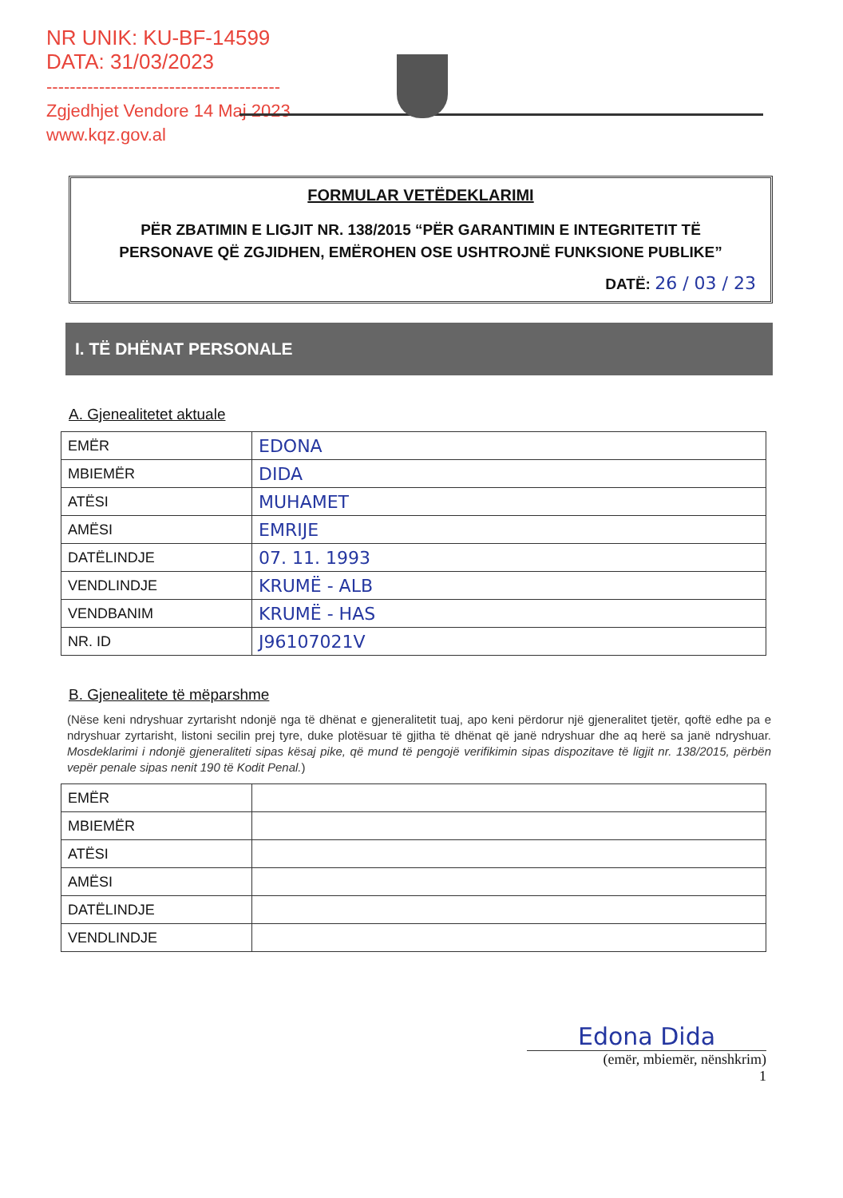NR UNIK: KU-BF-14599
DATA: 31/03/2023
----------------------------------------
Zgjedhjet Vendore 14 Maj 2023
www.kqz.gov.al
FORMULAR VETËDEKLARIMI
PËR ZBATIMIN E LIGJIT NR. 138/2015 “PËR GARANTIMIN E INTEGRITETIT TË PERSONAVE QË ZGJIDHEN, EMËROHEN OSE USHTROJNË FUNKSIONE PUBLIKE”
DATË: 26 / 03 / 23
I. TË DHËNAT PERSONALE
A. Gjenealitetet aktuale
| EMËR | EDONA |
| MBIEMËR | DIDA |
| ATËSI | MUHAMET |
| AMËSI | EMRIJE |
| DATËLINDJE | 07. 11. 1993 |
| VENDLINDJE | KRUMË - ALB |
| VENDBANIM | KRUMË - HAS |
| NR. ID | J96107021V |
B. Gjenealitete të mëparshme
(Nëse keni ndryshuar zyrtarisht ndonjë nga të dhënat e gjeneralitetit tuaj, apo keni përdorur një gjeneralitet tjetër, qoftë edhe pa e ndryshuar zyrtarisht, listoni secilin prej tyre, duke plotësuar të gjitha të dhënat që janë ndryshuar dhe aq herë sa janë ndryshuar. Mosdeklarimi i ndonjë gjeneraliteti sipas kësaj pike, që mund të pengojë verifikimin sipas dispozitave të ligjit nr. 138/2015, përbën vepër penale sipas nenit 190 të Kodit Penal.)
| EMËR | |
| MBIEMËR | |
| ATËSI | |
| AMËSI | |
| DATËLINDJE | |
| VENDLINDJE | |
Edona Dida
(emër, mbiemër, nënshkrim)
1